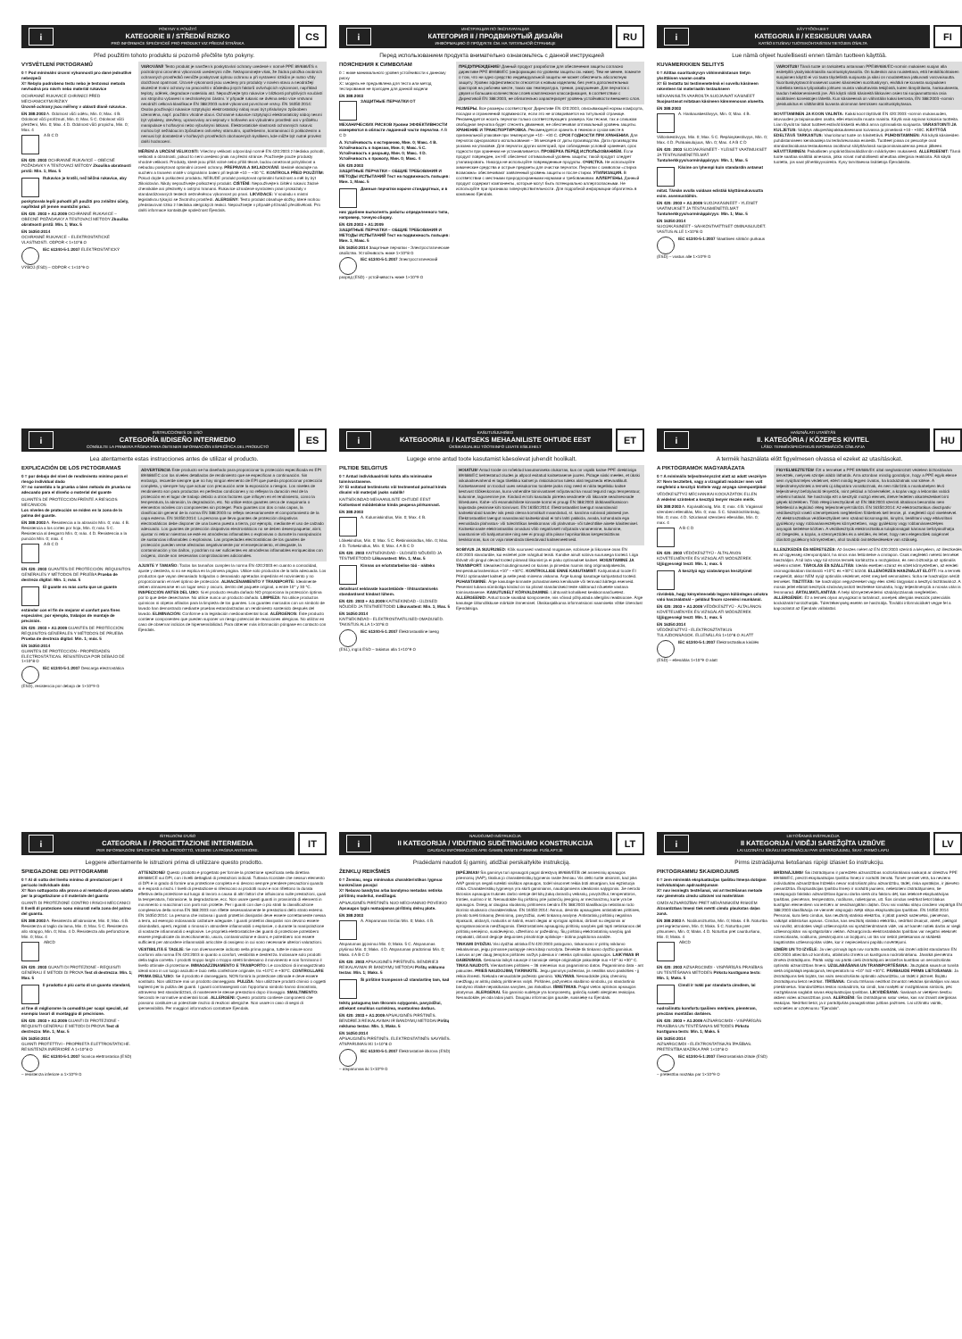i
POKYNY K POUŽITÍ
KATEGORIE II / STŘEDNÍ RIZIKO
PRO INFORMACE SPECIFICKÉ PRO PRODUKT VIZ PŘEDNÍ STRÁNKA
CS
Před použitím tohoto produktu si pozorně přečtěte tyto pokyny.
VYSVĚTLENÍ PIKTOGRAMŮ
0 = Pod minimální úrovní výkonnosti pro dané jednotlivé nebezpečí
X= Nebylo podrobeno testu nebo je testovací metoda nevhodná pro návrh nebo materiál rukavice
OCHRANNÉ RUKAVICE CHRÁNÍCÍ PŘED MECHANICKÝMI RIZIKY
Úrovně ochrany jsou měřeny v oblasti dlaně rukavice.
EN 388:2003 A. Odolnost vůči oděru, Min. 0; Max. 4 B. Odolnost vůči proříznutí, Min. 0; Max. 5 C. Odolnost vůči přetržení, Min. 0; Max. 4 D. Odolnost vůči propichu, Min. 0; Max. 4
A B C D
EN 420: 2003 OCHRANNÉ RUKAVICE – OBECNÉ POŽADAVKY A TESTOVACÍ METODY Zkouška obratnosti prstů: Min. 1; Max. 5
Rukavice je kratší, než běžná rukavice, aby poskytovala lepší pohodlí při použití pro zvláštní účely, například při jemné montážní práci.
EN 420: 2003 + A1:2009 OCHRANNÉ RUKAVICE – OBECNÉ POŽADAVKY A TESTOVACÍ METODY Zkouška obratnosti prstů: Min. 1; Max. 5
EN 16350:2014
OCHRANNÉ RUKAVICE – ELEKTROSTATICKÉ VLASTNOSTI. ODPOR < 1×10^8 Ω
IEC 61340-5-1:2007 ELEKTROSTATICKÝ VÝBOJ (ESD) – ODPOR < 1×10^9 Ω
VAROVÁNÍ! Tento produkt je navržen k poskytování ochrany uvedené v normě PPE 89/686/ES s podrobnými úrovněmi výkonnosti uvedenými níže. Nezapomínejte však, že žádná položka osobních ochranných prostředků nemůže poskytovat úplnou ochranu a při vystavení rizikům je nutno vždy dodržovat opatrnost. Úrovně výkonnosti jsou uvedeny pro produkty v novém stavu a neodrážejí skutečné trvání ochrany na pracovišti v důsledku jiných faktorů ovlivňujících výkonnost, například teploty, oděrek, degradace materiálu atd. Nepoužívejte tyto rukavice v blízkosti pohyblivých součástí ani strojního vybavení s nechráněnými částmi. V případě rukavic se dvěma nebo více vrstvami neodráží celková klasifikace EN 388:2003 nutně výkonnost povrchové vrstvy. EN 16350:2014: Osoba používající rukavice rozptylující elektrostatický náboj musí být příslušným způsobem uzemněna, např. použitím vhodné obuvi. Ochranné rukavice rozptylující elektrostatický náboj nesmí být vybaleny, otevřeny, upravovány ani sejmuty v hořlavém ani výbušném prostředí ani v průběhu manipulace s hořlavými nebo výbušnými látkami. Elektrostatické vlastnosti ochranných rukavic mohou být nežádoucím způsobem ovlivněny stárnutím, opotřebením, kontaminací či poškozením a nemusí být dostatečné v hořlavých prostředích obohacených kyslíkem, kde může být nutné provést další hodnocení.
MĚŘENÍ A URČENÍ VELIKOSTI: Všechny velikosti odpovídají normě EN 420:2003 z hlediska pohodlí, velikosti a obratnosti, pokud to není uvedeno jinak na přední stránce. Používejte pouze produkty vhodné velikosti. Produkty, které jsou příliš volné nebo příliš těsné, budou omezovat pohyblivost a nebudou poskytovat optimální úroveň ochrany. PŘEPRAVA A SKLADOVÁNÍ: Ideálně skladujte na suchém a tmavém místě v originálním balení při teplotě +10 – +30 °C. KONTROLA PŘED POUŽITÍM: Pokud dojde k poškození produktu, NEBUDE produkt poskytovat optimální funkčnost a měl by být zlikvidován. Nikdy nepoužívejte poškozený produkt. ČIŠTĚNÍ: Nepoužívejte k čištění rukavic žádné chemikálie ani předměty s ostrými hranami. Rukavice označené symbolem praní prokázaly v standardizovaných testech nezměněnou výkonnost po praní. LIKVIDACE: V souladu s místní legislativou týkající se životního prostředí. ALERGENY: Tento produkt obsahuje složky, které mohou představovat riziko z hlediska alergických reakcí. Nepoužívejte v případě příznaků přecitlivělosti. Pro další informace kontaktujte společnost Ejendals.
i
ИНСТРУКЦИЯ ПО ЭКСПЛУАТАЦИИ
КАТЕГОРИЯ II / ПРОДВИНУТЫЙ ДИЗАЙН
ИНФОРМАЦИЮ О ПРОДУКТЕ СМ. НА ТИТУЛЬНОЙ СТРАНИЦЕ
RU
Перед использованием продукта внимательно ознакомьтесь с данной инструкцией
ПОЯСНЕНИЯ К СИМВОЛАМ
0 = ниже минимального уровня устойчивости к данному риску
X= модель не предъявлена для теста или метод тестирования не пригоден для данной модели
EN 388:2003
ЗАЩИТНЫЕ ПЕРЧАТКИ ОТ МЕХАНИЧЕСКИХ РИСКОВ Уровни ЭФФЕКТИВНОСТИ измеряются в области ладонной части перчатки. A B C D
A. Устойчивость к истиранию, Мин. 0; Макс. 4 B. Устойчивость к порезам, Мин. 0; Макс. 5 C. Устойчивость к разрыву, Мин. 0; Макс. 4 D. Устойчивость к проколу, Мин. 0; Макс. 4
EN 420:2003
ЗАЩИТНЫЕ ПЕРЧАТКИ – ОБЩИЕ ТРЕБОВАНИЯ И МЕТОДЫ ИСПЫТАНИЙ Тест на подвижность пальцев: Мин. 1; Макс. 5
Данные перчатки короче стандартных, и в них удобнее выполнять работы определенного типа, например, точную сборку.
EN 420:2003 + A1:2009
ЗАЩИТНЫЕ ПЕРЧАТКИ – ОБЩИЕ ТРЕБОВАНИЯ И МЕТОДЫ ИСПЫТАНИЙ Тест на подвижность пальцев: Мин. 1; Макс. 5
EN 16350:2014 Защитные перчатки - Электростатические свойства. Устойчивость ниже 1×10^8 Ω
IEC 61340-5-1:2007 Электростатический разряд (ESD) - устойчивость ниже 1×10^9 Ω
ПРЕДУПРЕЖДЕНИЕ! Данный продукт разработан для обеспечения защиты согласно директиве PPE 89/686/EC (информацию по уровням защиты см. ниже). Тем не менее, помните о том, что ни одно средство индивидуальной защиты не может обеспечить абсолютную защиту. Уровни эффективности относятся к новым изделиям, без учета дополнительных факторов на рабочем месте, таких как температура, трения, разрушение. Для перчаток с двумя и большим количеством слоев комплексная классификация, в соответствии с Директивой EN 388:2003, не обязательно характеризует уровень устойчивости внешнего слоя.
РАЗМЕРЫ. Все размеры соответствуют Директиве EN 420:2003, описывающей нормы комфорта, посадки и ограничений подвижности, если это не оговаривается на титульной странице. Рекомендуется носить перчатки только соответствующего размера. Как тесная, так и слишком свободная перчатка будет стеснять движения, не обеспечивая оптимальный уровень защиты. ХРАНЕНИЕ И ТРАНСПОРТИРОВКА. Рекомендуется хранить в темном и сухом месте в оригинальной упаковке при температуре +10 - +30 С. СРОК ГОДНОСТИ ПРИ ХРАНЕНИИ. Для перчаток одноразового использования – 36 месяцев от даты производства. Дата производства указана на упаковке. Для перчаток других категорий, при соблюдении условий хранения, срок годности при хранении не устанавливается. ПРОВЕРКА ПЕРЕД ИСПОЛЬЗОВАНИЕМ. Если продукт поврежден, он НЕ обеспечит оптимальный уровень защиты; такой продукт следует утилизировать. Никогда не используйте поврежденные продукты. ОЧИСТКА. Не используйте химические средства и острые предметы для очистки перчаток. Перчатки с символом «стирка возможна» обеспечивают заявленный уровень защиты и после стирки. УТИЛИЗАЦИЯ. В соответствии с местными природоохранными нормами и требованиями. АЛЛЕРГЕНЫ. Данный продукт содержит компоненты, которые могут быть потенциально аллергоопасными. Не используйте при признаках гиперчувствительности. Для подробной информации обратитесь в компанию Ejendals.
i
KÄYTTÖOHJEET
KATEGORIA II / KESKISUURI VAARA
KATSO ETUSIVU TUOTEKOHTAISTEN TIETOJEN OSALTA
FI
Lue nämä ohjeet huolellisesti ennen tämän tuotteen käyttöä.
KUVAMERKKIEN SELITYS
0 = Alittaa suorituskyvyn vähimmäistason tietyn yksittäisen vaaran osalta
X= Ei testattu tai testimenetelmä ei sovellu käsineen rakenteen tai materiaalin testaukseen
MEKAANISILTA VAAROILTA SUOJAAVAT KÄSINEET
Suojaustasot mitataan käsineen kämmenosan alueelta.
EN 388:2003
A. Hankauskestävyys, Min. 0; Max. 4 B. Viillonkestävyys, Min. 0; Max. 5 C. Repäisykestävyys, Min. 0; Max. 4 D. Puhkaisulujuus, Min. 0; Max. 4 A B C D
EN 420: 2003 SUOJAKÄSINEET - YLEISET VAATIMUKSET JA TESTAUSMENETELMÄT Tuntoherkkyys/sorminäppäryys: Min. 1; Max. 5
Käsine on lyhempi kuin standardin antamat mitat. Tämän avulla voidaan edistää käyttömukavuutta esim. asennustöihin.
EN 420: 2003 + A1:2009 SUOJAKÄSINEET - YLEISET VAATIMUKSET JA TESTAUSMENETELMÄT Tuntoherkkyys/sorminäppäryys: Min. 1; Max. 5
EN 16350:2014
SUOJAKÄSINEET - SÄHKÖSTAATTISET OMINAISUUDET. VASTUS ALLE 1×10^8 Ω
IEC 61340-5-1:2007 Staattisen sähkön purkaus (ESD) – vastus alle 1×10^9 Ω
VAROITUS! Tämä tuote on tarkoitettu antamaan PPE89/686/EC-normin mukaisen suojan alla esitetyillä yksityiskohtaisilla suorituskykytasoilla. On kuitenkin aina muistettava, että henkilökohtaisen suojaimen käyttö ei voi taata täydellistä suojausta ja siksi on noudatettava jatkuvasti varovaisuutta. Suorituskykytasot ilmaisevat uusien käsineiden suorituskyvyn, eivätkä ne kuvasta suojauksen todellista kestoa työpaikalla johtuen muista vaikuttavista tekijöistä, kuten lämpötilasta, hankauksesta, laadun heikkenemisestä jne. Älä käytä näitä käsineitä liikkuvien osien tai suojaamattomia osia sisältävien koneistojen lähellä. Kun käsineessä on vähintään kaksi kerrosta, EN 388:2003 -normin yleisluokitus ei välttämättä kuvasta uloimman kerroksen suorituskykytasoa.
SOVITTAMINEN JA KOON VALINTA: Kaikki koot täyttävät EN 420:2003 -normin mukavuuden, istuvuuden ja taipuisuuden osalta, ellei etusivulla muuta mainita. Käytä vain sopivan kokoisia tuotteita. Liian löysät tai tiukat tuotteet estävät liikkeitä eivätkä anna optimaalista suojausta. VARASTOINTI JA KULJETUS: Säilytys alkuperäispakkauksessaan kuivassa ja pimeässä +10 - +30C. KÄYTTÖÄ EDELTÄVÄ TARKASTUS: Vaurioitunut tuote on hävitettävä. PUHDISTAMINEN: Älä käytä käsineiden puhdistamiseen kemikaaleja tai teräväreunaisia esineitä. Tuotteet joissa on pesuohje ovat standardisoidussa testauksessa osoittanut säilyttävänsä suojaominaisuutensa pesun jälkeen. HÄVITTÄMINEN: Paikallisten ympäristölainsäädännön määräysten mukaisesti. ALLERGEENIT: Tämä tuote saattaa sisältää ainesosia, jotka voivat mahdollisesti aiheuttaa allergisia reaktioita. Älä käytä tuotetta, jos saat yliherkkyysoireita. Kysy tarvittaessa lisätietoja Ejendalsilta.
i
INSTRUCCIONES DE USO
CATEGORÍA II/DISEÑO INTERMEDIO
CONSULTE LA PRIMERA PÁGINA PARA OBTENER INFORMACIÓN ESPECÍFICA DEL PRODUCTO
ES
Lea atentamente estas instrucciones antes de utilizar el producto.
EXPLICACIÓN DE LOS PICTOGRAMAS
0 = por debajo del nivel de rendimiento mínimo para el riesgo individual dado
X= no sometido a la prueba o bien método de prueba no adecuado para el diseño o material del guante
GUANTES DE PROTECCIÓN FRENTE A RIESGOS MECÁNICOS
Los niveles de protección se miden en la zona de la palma del guante.
EN 388:2003 A. Resistencia a la abrasión Mín. 0; máx. 4 B. Resistencia a los cortes por hoja, Mín. 0; máx. 5 C. Resistencia al desgarro Mín. 0; máx. 4 D. Resistencia a la punción Mín. 0; máx. 4
A B C D
EN 420: 2003 GUANTES DE PROTECCIÓN: REQUISITOS GENERALES Y MÉTODOS DE PRUEBA Prueba de destreza digital: Mín. 1; máx. 5
El guante es más corto que un guante estándar con el fin de mejorar el confort para fines especiales; por ejemplo, trabajos de montaje de precisión.
EN 420: 2003 + A1:2009 GUANTES DE PROTECCIÓN: REQUISITOS GENERALES Y MÉTODOS DE PRUEBA Prueba de destreza digital: Mín. 1; máx. 5
EN 16350:2014
GUANTES DE PROTECCIÓN - PROPIEDADES ELECTROSTÁTICAS. RESISTENCIA POR DEBAJO DE 1×10^8 Ω
IEC 61340-5-1:2007 Descarga electrostática (ESD), resistencia por debajo de 1×10^9 Ω
ADVERTENCIA Este producto se ha diseñado para proporcionar la protección especificada en EPI 89/686/EC con los niveles detallados de rendimiento que se especifican a continuación. Sin embargo, recuerde siempre que no hay ningún elemento de EPI que pueda proporcionar protección completa, y siempre hay que actuar con precaución ante la exposición a riesgos. Los niveles de rendimiento son para productos en perfectas condiciones y no reflejan la duración real de la protección en el lugar de trabajo debido a otros factores que influyen en el rendimiento, como la temperatura, la abrasión, la degradación, etc. No utilice estos guantes cerca de maquinaria o elementos móviles con componentes sin proteger. Para guantes con dos o más capas, la clasificación general de la norma EN 388:2003 no refleja necesariamente el comportamiento de la capa externa. EN 16350:2014: La persona que lleva guantes de protección disipativos electrostáticos debe disponer de una buena puesta a tierra, por ejemplo, mediante el uso de calzado adecuado. Los guantes de protección disipativos electrostáticos no se deben desempaquetar, abrir, ajustar ni retirar mientras se esté en atmósferas inflamables o explosivas o durante la manipulación de sustancias inflamables o explosivas. Las propiedades electrostáticas de los guantes de protección pueden verse afectadas negativamente por el envejecimiento, el desgaste, la contaminación y los daños, y podrían no ser suficientes en atmósferas inflamables enriquecidas con oxígeno, donde son necesarias comprobaciones adicionales.
AJUSTE Y TAMAÑO: Todos los tamaños cumplen la norma EN 420:2003 en cuanto a comodidad, ajuste y destreza, si no se explica en la primera página. Utilice solo productos de la talla adecuada. Los productos que vayan demasiado holgados o demasiado apretados impedirán el movimiento y no proporcionarán el nivel óptimo de protección. ALMACENAMIENTO Y TRANSPORTE: Idealmente deben almacenarse en un lugar seco y oscuro, dentro del paquete original, a entre 10° y 30 °C. INSPECCIÓN ANTES DEL USO: Si el producto resulta dañado NO proporciona la protección óptima por lo que debe desecharse. No utilice nunca un producto dañado. LIMPIEZA: No utilice productos químicos ni objetos afilados para la limpieza de los guantes. Los guantes marcados con un símbolo de lavado han demostrado mediante pruebas estandarizadas un rendimiento sostenido después del lavado. ELIMINACIÓN: Conforme a la legislación medioambiental local. ALÉRGENOS: Este producto contiene componentes que pueden suponer un riesgo potencial de reacciones alérgicas. No utilizar en caso de observar indicios de hipersensibilidad. Para obtener más información póngase en contacto con Ejendals.
i
KASUTUSJUHISED
KATEGOORIA II / KAITSEKS MEHAANILISTE OHTUDE EEST
ÜKSIKASJALIKU TOOTEINFO LEIATE ESILEHELT
ET
Lugege enne antud toote kasutamist käesolevat juhendit hoolikalt.
PILTIDE SELGITUS
0 = Antud individuaalriski kohta alla minimaalse toimivustaseme.
X= Ei esitatud testimiseks või testmeetod polnud kinda disaini või materjali jaoks sobilik!
KAITSEKINDAD MEHAANILISTE OHTUDE EEST
Kaitsetaset mõõdetakse kinda peopesa piirkonnast.
EN 388:2003
A. Kulumiskindlus, Min. 0; Max. 4 B. Lõikekindlus, Min. 0; Max. 5 C. Rebimiskindlus, Min. 0; Max. 4 D. Torkekindlus, Min. 0; Max. 4 A B C D
EN 420: 2003 KAITSEKINDAD - ÜLDISED NÕUDED JA TESTMEETODID Liikuvustest: Min. 1; Max. 5
Kinnas on eriotstarbelise töö - näiteks detailsust eeldavate koostetööde - lihtsustamiseks standardsest kindast lühem.
EN 420: 2003 + A1:2009 KAITSEKINDAD - ÜLDISED NÕUDED JA TESTMEETODID Liikuvustest: Min. 1; Max. 5
EN 16350:2014
KAITSEKINDAD - ELEKTROSTAATILISED OMADUSED. TAKISTUS ALLA 1×10^8 Ω
IEC 61340-5-1:2007 Elektrostaatiline laeng (ESL), ingl.k ESD – takistus alla 1×10^9 Ω
HOIATUS! Antud toode on mõeldud kasutamiseks olukorras, kus on vajalik kaitse PPE direktiiviga 89/686/EC kehtestatud oludes ja allpool esitatud kaitsetaseme juures. Pidage siiski meeles, et ükski isikukaitsevahend ei taga täielikku kaitset ja riskiolukorras tuleks alati tegutseda ettevaatlikult. Kaitsetasemed on toodud uues seisukorras toodete jaoks ning need ei näita tegelikku kaitse kestvust töökeskonnas, kuna vahendite toimivustaset mõjutavad ka muud tegurid nagu temperatuur, kulumine, lagunemine jne. Kindaid ei tohi kasutada piiretea seadmete või liikuvate seadmeosade läheduses. Kahe- või enamakihiliste kinnaste korral ei pruugi EN 388:2003 üldklassifikatsioon kajastada pealmise kihi toimivust. EN 16350:2014: Elektrostaatilist laengut maandavaid kaitsekindaid kandev isik peab olema korralikult maandatud, st. kandma sobivaid jalatseid jne. Elektrostaatilist laengut maandavaid kaitsekindaid ei tohi lahti pakkida, avada, kohandada ega eemaldada plahvatus- või tuleohtlikus keskkonnas või plahvatus- või tuleohtlike ainete käsitlemisel. Kaitsekinnaste elektrostaatilisi omadusi võib negatiivselt mõjutada vananemine, kulumine, saastumine või kahjustumine ning see ei pruugi olla piisav hapnikurikkas kergestisüttivas keskkonnas, kus on vaja rakendada täiendavaid kaitsemeetmeid.
SOBIVUS JA SUURUSED: Kõik suurused vastavad mugavuse, sobivuse ja liikuvuse osas EN 420:2003 standardile, kui esilehel pole märgitud teisiti. Kandke ainult sobiva suurusega tooteid. Liiga lõdvalt või pingul olevad tooted piiravad liikumist ja ei paku optimaalset kaitset. HOIUSTAMINE JA TRANSPORT: Ideaalsed hoiutingimused on kuivas ja pimedas ruumis ning originaalpakendis, temperatuurivahemikus +10° - +30°C. KONTROLLIGE ENNE KASUTAMIST: Kahjustatud toode EI PAKU optimaalset kaitset ja selle peab minema viskama. Ärge kunagi kasutage kahjustatud tooteid. PUHASTAMINE: Ärge kasutage kinnaste puhastamiseks kemikaale või teravaid äärtega esemeid. Pesemist lubava sümboliga kindad on ka pärast standardseid teste säilitanud nõuetele vastava toimivustaseme. KASUTUSELT KÕRVALDAMINE: Lähtuvalt kohalikest keskkonnanõuetest. ALLERGEENID: Antud toode sisaldab komponente, mis võivad põhjustada allergilisi reaktsioone. Ärge kasutage ülitundlikkuse märkide ilmnemisel. Üksikasjalikuma informatsiooni saamiseks võtke ühendust Ejendalsiga.
i
HASZNÁLATI UTASÍTÁS
II. KATEGÓRIA / KÖZEPES KIVITEL
LÁSD: TERMÉKSPECIFIKUS INFORMÁCIÓK CÍMLAPJA
HU
A termék használata előtt figyelmesen olvassa el ezeket az utasításokat.
A PIKTOGRAMOK MAGYARÁZATA
0 = A minimális teljesítményszint alatt az adott veszélyre
X= Nem teszteltek, vagy a vizsgálati módszer nem volt megfelelő a kesztyű kivitele vagy anyaga szempontjából
VÉDŐKESZTYŰ MECHANIKAI KOCKÁZATOK ELLEN
A védelmi szinteket a kesztyű tenyér részén mérik.
EN 388:2003 A. Kopásállóság, Min. 0; max. 4 B. Vágással szembeni ellenállás, Min. 0; max. 5 C. Szakítószilárdság, Min. 0; max. 4 D. Szúrással szembeni ellenállás, Min. 0; max. 4
A B C D
EN 420: 2003 VÉDŐKESZTYŰ - ÁLTALÁNOS KÖVETELMÉNYEK ÉS VIZSGÁLATI MÓDSZEREK Ujjügyességi teszt: Min. 1; max. 5
A kesztyű egy szabványos kesztyűnél rövidebb, hogy kényelmesebb legyen különleges célokra való használatnál – például finom szerelési munkánál.
EN 420: 2003 + A1:2009 VÉDŐKESZTYŰ - ÁLTALÁNOS KÖVETELMÉNYEK ÉS VIZSGÁLATI MÓDSZEREK Ujjügyességi teszt: Min. 1; max. 5
EN 16350:2014
VÉDŐKESZTYŰ - ELEKTROSZTATIKUS TULAJDONSÁGOK. ELLENÁLLÁS 1×10^8 Ω ALATT
IEC 61340-5-1:2007 Elektrosztatikus kisülés (ESD) – ellenállás 1×10^9 Ω alatt
FIGYELMEZTETÉS! Ezt a terméket a PPE 89/686/EK által meghatározott védelem biztosítására tervezték, melynek szintjei alább láthatók. Arra azonban mindig gondoljon, hogy a PPE egyik eleme sem nyújthat teljes védelmet, ezért mindig legyen óvatos, ha kockázatnak van kitéve. A teljesítményszintek a termék új állapotára vonatkoznak, és nem tükrözik a munkahelyen lévő teljesítményt befolyásoló tényezők, mint például a hőmérséklet, a kopás vagy a lebomlás valódi védelmi hatását. Ne használja ezt a kesztyűt mozgó elemek, illetve fedetlen alkatrészekkel bíró gépek közelében. Több rétegű kesztyűknél az EN 388:2003 szerinti általános besorolás nem feltétlenül a legkülső réteg teljesítményét tükrözi. EN 16350:2014: Az elektrosztatikus disszipatív védőkesztyűt viselő személyeknek megfelelően földeltnek kell lennie, pl. megfelelő cipő viselésével. Az elektrosztatikus védőkesztyűket nem szabad kicsomagolni, kinyitni, beállítani vagy eltávolítani gyúlékony vagy robbanásveszélyes környezetben, vagy gyúlékony vagy robbanásveszélyes anyagok kezelése közben. A védőkesztyűk elektrosztatikus tulajdonságait károsan befolyásolhatja az öregedés, a kopás, a szennyeződés és a sérülés, és lehet, hogy nem elegendőek oxigénnel dúsított gyúlékony környezetben, ahol további óvintézkedésekre van szükség.
ILLESZKEDÉS ÉS MÉRETEZÉS: Az összes méret az EN 420:2003 szerinti a kényelem, az illeszkedés és az ügyesség szempontjából, ha nincs más feltüntetve a címlapon. Csak megfelelő méretű terméket használjon. A túl laza vagy túl szoros termék korlátozza a mozgásban, és nem biztosítja az optimális védelmi szintet. TÁROLÁS ÉS SZÁLLÍTÁS: Ideális esetben száraz és sötét környezetben, az eredeti csomagolásában tárolandó +10°C és +30°C között. ELLENŐRZÉS HASZNÁLAT ELŐTT: Ha a termék megsérült, akkor NEM nyújt optimális védelmet, ezért meg kell semmisíteni. Soha ne használjon sérült terméket. TISZTÍTÁS: Ne használjon vegyszereket vagy éles szélű tárgyakat a kesztyű tisztításához. A mosás jellel ellátott kesztyűk szabványosított tesztelése kimutatta, hogy teljesítményük a mosás után is fennmarad. ÁRTALMATLANÍTÁS: A helyi környezetvédelmi szabályozásnak megfelelően. ALLERGÉNEK: Ez a termék olyan anyagokat is tartalmaz, amelyek allergiás reakciók potenciális kockázatát hordozhatják. Túlérzékenység esetén ne használja. További információkért vegye fel a kapcsolatot az Ejendals vállalattal.
i
ISTRUZIONI D'USO
CATEGORIA II / PROGETTAZIONE INTERMEDIA
PER INFORMAZIONI SPECIFICHE SUL PRODOTTO, VEDERE LA PAGINA ANTERIORE.
IT
Leggere attentamente le istruzioni prima di utilizzare questo prodotto.
SPIEGAZIONE DEI PITTOGRAMMI
0 = Al di sotto del livello minimo di prestazioni per il pericolo individuale dato
X= Non sottoposto alla prova o al metodo di prova adatto per la progettazione o il materiale del guanto
GUANTI DI PROTEZIONE CONTRO I RISCHI MECCANICI
Il livelli di protezione sono misurati nella zona del palmo del guanto.
EN 388:2003 A. Resistenza all'abrasione, Min. 0; Max. 4 B. Resistenza al taglio da lama, Min. 0; Max. 5 C. Resistenza allo strappo, Min. 0; Max. 4 D. Resistenza alla perforazione, Min. 0; Max. 4
ABCD
EN 420: 2003 GUANTI DI PROTEZIONE - REQUISITI GENERALI E METODI DI PROVA Test di destrezza: Min. 1; Max. 5
Il prodotto è più corto di un guanto standard, al fine di migliorarne la comodità per scopi speciali, ad esempio lavori di montaggio di precisione.
EN 420: 2003 + A1:2009 GUANTI DI PROTEZIONE - REQUISITI GENERALI E METODI DI PROVA Test di destrezza: Min. 1; Max. 5
EN 16350:2014
GUANTI PROTETTIVI - PROPRIETÀ ELETTROSTATICHE. RESISTENZA INFERIORE A 1×10^8 Ω
IEC 61340-5-1:2007 Scarica elettrostatica (ESD) – resistenza inferiore a 1×10^9 Ω
ATTENZIONE! Questo prodotto è progettato per fornire la protezione specificata nella direttiva 89/686/CE sui DPI, con i livelli dettagliati di prestazioni indicati. Tuttavia ricordate che nessun elemento di DPI è in grado di fornire una protezione completa e si devono sempre prendere precauzioni quando si è esposti a rischi. I livelli di prestazione si riferiscono ai prodotti nuovi e non riflettono la durata effettiva della protezione sul luogo di lavoro a causa di altri fattori che influiscono sulle prestazioni, quali la temperatura, l'abrasione, la degradazione, ecc. Non usare questi guanti in prossimità di elementi in movimento o macchinari con parti non protette. Per i guanti con due o più strati la classificazione complessiva della norma EN 388:2003 non riflette necessariamente le prestazioni dello strato esterno. EN 16350:2014: La persona che indossa i guanti protettivi dissipativi deve essere correttamente messa a terra, ad esempio indossando calzature adeguate. I guanti protettivi dissipativi non devono essere disimballati, aperti, regolati o rimossi in atmosfere infiammabili o esplosive, o durante la manipolazione di sostanze infiammabili o esplosive. Le proprietà elettrostatiche dei guanti di protezione potrebbero essere pregiudicate da invecchiamento, usura, contaminazione e danni, e potrebbero non essere sufficienti per atmosfere infiammabili arricchite di ossigeno in cui sono necessarie ulteriori valutazioni.
VESTIBILITÀ E TAGLIE: Se non diversamente indicato nella prima pagina, tutte le misure sono conformi alla norma EN 420:2003 in quanto a comfort, vestibilità e destrezza. Indossare solo prodotti della taglia corretta. I prodotti troppo larghi o troppo stretti limiteranno il movimento e non forniranno il livello ottimale di protezione. IMMAGAZZINAMENTO E TRASPORTO: Le condizioni di immagazzinato ideali sono in un luogo asciutto e buio nella confezione originale, tra +10°C e +30°C. CONTROLLARE PRIMA DELL'USO: Se il prodotto è danneggiato, NON fornirà la protezione ottimale e deve essere sostituito. Non utilizzare mai un prodotto danneggiato. PULIZIA: Non utilizzare prodotti chimici o oggetti taglienti per la pulizia dei guanti. I guanti contrassegnati con l'opportuno simbolo hanno dimostrato, attraverso test standardizzati, di mantenere le stesse prestazioni dopo il lavaggio. SMALTIMENTO: Secondo le normative ambientali locali. ALLERGENI: Questo prodotto contiene componenti che possono costituire un potenziale rischio di reazioni allergiche. Non usare in caso di segni di ipersensibilità. Per maggiori informazioni contattare Ejendals.
i
NAUDOJIMO INSTRUKCIJA
II KATEGORIJA / VIDUTINIO SUDĖTINGUMO KONSTRUKCIJA
DAUGIAU INFORMACIJOS APIE GAMINĮ RASITE PIRMAME PUSLAPYJE
LT
Pradėdami naudoti šį gaminį, atidžiai perskaitykite instrukciją.
ŽENKLŲ REIKŠMĖS
0 = Žemiau, negu minimalus charakteristikos lygmuo konkrečiam pavojui
X= Nebuvo bandytas arba bandymo metodas netinka pirštinių modeliui, medžiagai.
APSAUGINĖS PIRŠTINĖS NUO MECHANINIO POVEIKIO
Apsaugos lygis matuojamas pirštinių delnų plote.
EN 388:2003
A. Atsparumas trinčiai Min. 0; Maks. 4 B. Atsparumas įpjovimui Min. 0; Maks. 5 C. Atsparumas plyšimui Min. 0; Maks. 4 D. Atsparumas pradūrimui Min. 0; Maks. 4 A B C D
EN 420: 2003 APSAUGINĖS PIRŠTINĖS. BENDRIEJI REIKALAVIMAI IR BANDYMŲ METODAI Pirštų miklumo testas: Min. 1; Maks. 5
Ši pirštinė trumpesnė už standartinę tam, kad teiktų patogumą tam tikromis sąlygomis, pavyzdžiui, atliekant smulkius surinkimo, montavimo darbus.
EN 420: 2003 + A1:2009 APSAUGINĖS PIRŠTINĖS. BENDRIEJI REIKALAVIMAI IR BANDYMŲ METODAI Pirštų miklumo testas: Min. 1; Maks. 5
EN 16350:2014
APSAUGINĖS PIRŠTINĖS. ELEKTROSTATINĖS SAVYBĖS. ATSPARUMAS IKI 1×10^8 Ω
IEC 61340-5-1:2007 Elektrostatinė iškrova (ESD) – atsparumas iki 1×10^9 Ω
ĮSPĖJIMAS! Šis gaminys turi apsaugoti pagal direktyvą 89/686/EEB dėl asmeninių apsaugos priemonių (AAP), tikslius jo charakteristikų lygmenis rasite žemiau. Vis dėlto turite atsiminti, kad joks AAP gaminys negali suteikti visiškos apsaugos, todėl visuomet reikia būti atsargiam, kai egzistuoja rizika. Charakteristikų lygmenys yra skirti gaminiams, naudojamiems idealiomis sąlygomis. Jie nerodo tikrosios apsaugos trukmės darbo vietoje dėl kitų įtaką darančių veiksnių, pavyzdžiui, temperatūros, trinties, suirimo ir kt. Nenaudokite šių pirštinių prie judančių įrenginių ar mechanizmų, kurie yra be apsaugos. Dviejų ar daugiau sluoksnių pirštinėms bendra EN 388:2003 klasifikacija nebūtinai rodo išorinio sluoksnio charakteristikas. EN 16350:2014: Asmuo, dėvintis apsaugines antistatines pirštines, privalo turėti tinkamą įžeminimą, pavyzdžiui, avėti tinkamą avalynę. Antistatinių pirštinių negalima išpakuoti, atidaryti, matuotis ar šalinti, esant degiai ar sprogiai aplinkai, dirbant su degiomis ar sprogstamosiomis medžiagomis. Elektrostatinės apsauginių pirštinių savybės gali tapti netinkamos dėl pirštinių senėjimo, susidėvėjimo, užteršimo ar pažeidimų. Šių pirštinių elektrostatinių savybių gali nepakakti, dirbant degioje deguonies prisotintoje aplinkoje - būtina papildoma analizė.
TINKAMI DYDŽIAI. Visi dydžiai atitinka EN 420:2003 patogumo, tinkamumo ir pirštų miklumo reikalavimus, jeigu pirmame puslapyje nėra kitaip nurodyta. Dėvėkite tik tinkamo dydžio gaminius. Laisvos ar per daug įtemptos pirštinės varžys judesius ir neteiks optimalios apsaugos. LAIKYMAS IR GABENIMAS. Geriausia laikyti sausoje ir tamsioje vietoje originalioje pakuotėje nuo +10° iki +30° C. TINKA NAUDOTI. Vienkartinės pirštinės – 36 mėnesius nuo pagaminimo datos. Pagaminimo data - ant pakuotės. PRIEŠ NAUDOJIMĄ TIKRINKITE. Jeigu gaminys pažeistas, jis neatliks savo paskirties - jį reikia išmesti. Niekada nenaudokite pažeisto gaminio. VALYMAS. Nenaudokite jokių cheminių medžiagų ar aštrių daiktų pirštinėms valyti. Pirštinės, pažymėtos skalbimo simboliu, po standartinio bandymo išlaikė nepakitusias savybes, jas išskalbus. IŠMETIMAS. Pagal vietos aplinkos apsaugos įstatymus. ALERGENAI. Šio gaminio sudėtyje yra komponentų, galinčių sukelti alergines reakcijas. Nenaudokite, jei oda labai jautri. Daugiau informacijos gausite, susisiekę su Ejendals.
i
LIETOŠANAS INSTRUKCIJA
II KATEGORIJA / VIDĒJI SAREŽĢĪTA UZBŪVE
LAI UZZINĀTU SĪKĀKU INFORMĀCIJU PAR IZSTRĀDĀJUMU, SKAT. PIRMO LAPU
LV
Pirms izstrādājuma lietošanas rūpīgi izlasiet šo instrukciju.
PIKTOGRAMMU SKAIDROJUMS
0 = zem minimālā ekspluatācijas īpašību līmeņa dotajam individuālajam apdraudējumam
X= nav iesniegts testēšanai, vai arī testēšanas metode nav piemērota cimdu uzbūvei vai materiālam
CIMDI AIZSARDZĪBAI PRET MEHĀNISKIEM RISKIEM
Aizsardzības līmeņi tiek mērīti cimdu plaukstas daļas zonā.
EN 388:2003 A. Nodilumizturība, Min. 0; Maks. 4 B. Noturība pret iegriezumiem, Min. 0; Maks. 5 C. Noturība pret plīsumiem, Min. 0; Maks. 4 D. Noturība pret caurduršanu, Min. 0; Maks. 4
ABCD
EN 420: 2003 AIZSARGCIMDI - VISPĀRĪGĀS PRASĪBAS UN TESTĒŠANAS METODES Pirkstu kustīguma tests: Min. 1; Maks. 5
Cimdi ir īsāki par standarta cimdiem, lai nodrošinātu komfortu īpašiem mērķiem, piemēram, precīzas montāžas darbiem.
EN 420: 2003 + A1:2009 AIZSARGCIMDI - VISPĀRĪGĀS PRASĪBAS UN TESTĒŠANAS METODES Pirkstu kustīguma tests: Min. 1; Maks. 5
EN 16350:2014
AIZSARGCIMDI - ELEKTROSTATISKĀS ĪPAŠĪBAS. PRETESTĪBA MAZĀKA PAR 1×10^8 Ω
IEC 61340-5-1:2007 Elektrostatiskā izlāde (ESD) – pretestība mazāka par 1×10^9 Ω
BRĪDINĀJUMS! Šis izstrādājums ir paredzēts aizsardzības nodrošināšanai saskaņā ar direktīvu PPE 89/686/EC, precīzi ekspluatācijas īpašību līmeņi ir norādīti zemāk. Tomēr ņemiet vērā, ka neviens individuālās aizsardzības līdzeklis nevar nodrošināt pilnu aizsardzību, tādēļ, riska apstākļos, ir jāievēro piesardzība. Ekspluatācijas īpašību līmeņi ir norādīti jauniem, nelietotiem izstrādājumiem, tie neatspoguļo faktisko aizsardzības ilgumu darba vietā citu faktoru dēļ, kas ietekmē ekspluatācijas īpašības, piemēram, temperatūra, nodilums, nolietojums, utt. Šos cimdus nedrīkst lietot blakus kustīgām elementiem vai ierīcēm ar neaizsargātām daļām. Divu vai vairāku slāņu cimdiem vispārīgā EN 388:2003 klasifikācija ne vienmēr atspoguļo ārējā slāņa ekspluatācijas īpašības. EN 16350:2014 Personai, kura lieto cimdus, kas neuzkrāj statisko elektrību, ir jābūt pareizi sazemētai, piemēram, valkājot atbilstošus apavus. Cimdus, kas neuzkrāj statisko elektrību, nedrīkst izsaiņot, atvērt, pielāgot vai novilkt, atrodoties viegli uzliesmojošā vai sprādzienbīstamā vidē, vai arī kamēr notiek darbs ar viegli uzliesmojošām vai sprāgstošām vielām. Aizsargcimdu elektrostatiskās īpašības var negatīvi ietekmēt novecošanās, nodilums, piesārņojums un bojājumi, un tās var nebūt pietiekamas ar skābekli bagātinātās uzliesmojošās vidēs, kur ir nepieciešami papildu novērtējumi.
IZMĒRI UN TO IZVĒLE: Ja vien pirmajā lapā nav norādīts savādāk, visi izmēri atbilst standartam EN 420:2003 attiecībā uz komfortu, atbilstošo izmēra un kustīguma nodrošināšanu. Jāvalkā piemērota izmēra izstrādājums. Pārāk vaļīgi vai pārāk cieši izstrādājumi ierobežos kustības un nenodrošinās optimālo aizsardzības līmeni. UZGLABĀŠANA UN TRANSPORTĒŠANA: Jāuzglabā sausā un tumšā vietā oriģinālajā iepakojumā, temperatūrā no +10° līdz +30°C. PĀRBAUDE PIRMS LIETOŠANAS: Ja izstrādājums tiek bojāts, tas vairs nenodrošinās optimālo aizsardzību, un tādēļ ir jāizmet. Bojātu izstrādājumu lietot nedrīkst. TĪRĪŠANA: Cimdu tīrīšanai nedrīkst izmantot nekādas ķimikālijas vai asus priekšmetus. Standartizētos testos noskaidrots, ka cimdi, kas marķēti ar mazgāšanas simbolu, pēc mazgāšanas saglabā savas ekspluatācijas īpašības. LIKVIDĒŠANA: Saskaņā ar vietējiem tiesību aktiem vides aizsardzības jomā. ALERGĒNI: Šis izstrādājums satur vielas, kas var izraisīt alerģiskas reakcijas. Nedrīkst lietot, ja ir parādījušās paaugstinātas jutības pazīmes. Lai uzzinātu vairāk, sazinieties ar uzņēmumu "Ejendals".